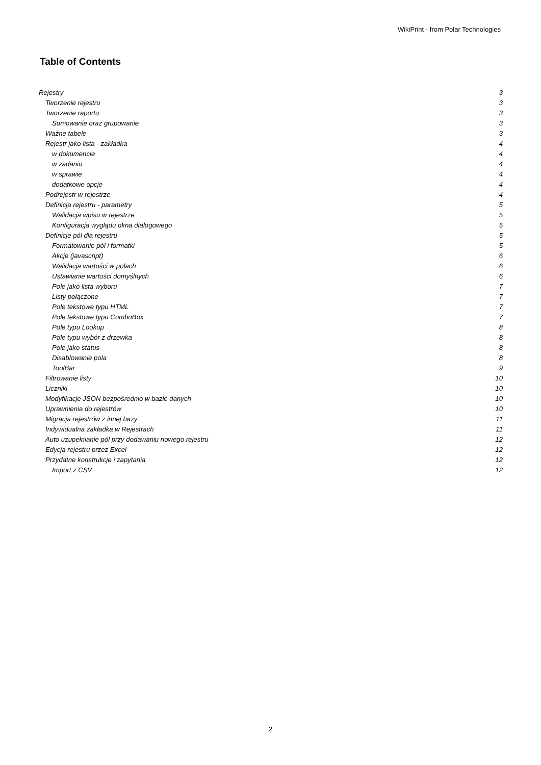WikiPrint - from Polar Technologies
Table of Contents
Rejestry 3
Tworzenie rejestru 3
Tworzenie raportu 3
Sumowanie oraz grupowanie 3
Ważne tabele 3
Rejestr jako lista - zakładka 4
w dokumencie 4
w zadaniu 4
w sprawie 4
dodatkowe opcje 4
Podrejestr w rejestrze 4
Definicja rejestru - parametry 5
Walidacja wpisu w rejestrze 5
Konfiguracja wyglądu okna dialogowego 5
Definicje pól dla rejestru 5
Formatowanie pól i formatki 5
Akcje (javascript) 6
Walidacja wartości w polach 6
Ustawianie wartości domyślnych 6
Pole jako lista wyboru 7
Listy połączone 7
Pole tekstowe typu HTML 7
Pole tekstowe typu ComboBox 7
Pole typu Lookup 8
Pole typu wybór z drzewka 8
Pole jako status 8
Disablowanie pola 8
ToolBar 9
Filtrowanie listy 10
Liczniki 10
Modyfikacje JSON bezpośrednio w bazie danych 10
Uprawnienia do rejestrów 10
Migracja rejestrów z innej bazy 11
Indywidualna zakładka w Rejestrach 11
Auto uzupełnianie pól przy dodawaniu nowego rejestru 12
Edycja rejestru przez Excel 12
Przydatne konstrukcje i zapytania 12
Import z CSV 12
2